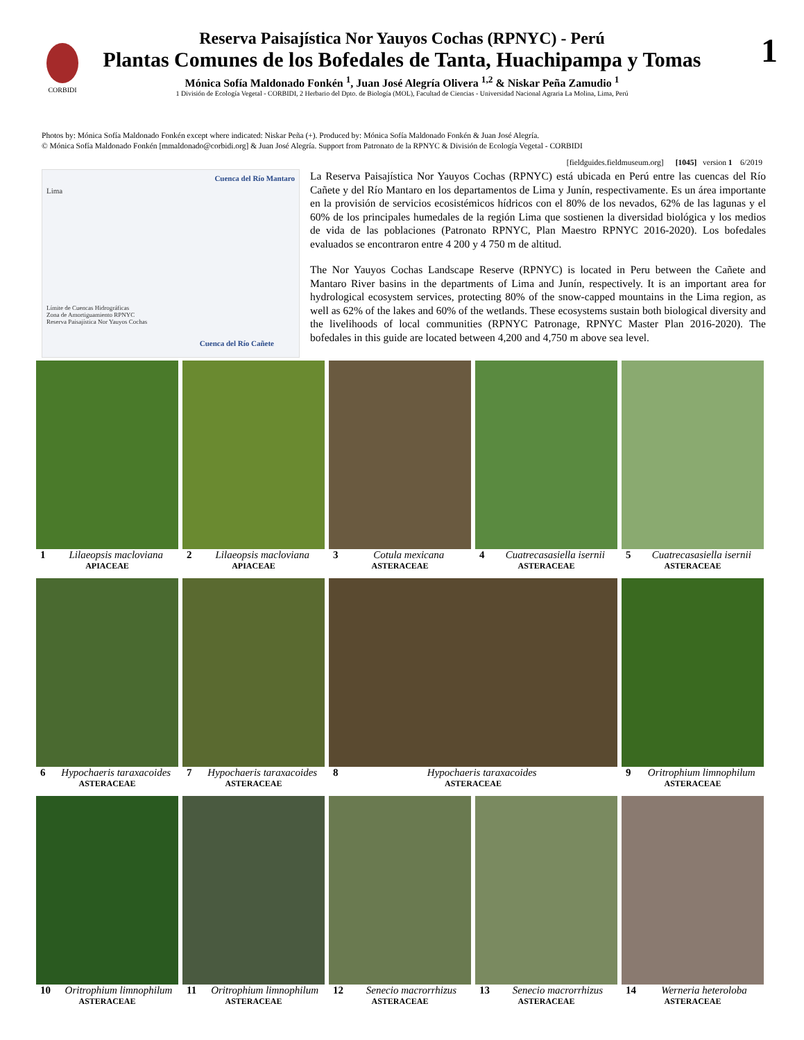CORBIDI 1
Reserva Paisajística Nor Yauyos Cochas (RPNYC) - Perú
Plantas Comunes de los Bofedales de Tanta, Huachipampa y Tomas
Mónica Sofía Maldonado Fonkén <sup>1</sup>, Juan José Alegría Olivera <sup>1,2</sup> & Niskar Peña Zamudio <sup>1</sup>
1 División de Ecología Vegetal - CORBIDI, 2 Herbario del Dpto. de Biología (MOL), Facultad de Ciencias - Universidad Nacional Agraria La Molina, Lima, Perú
Photos by: Mónica Sofía Maldonado Fonkén except where indicated: Niskar Peña (+). Produced by: Mónica Sofía Maldonado Fonkén & Juan José Alegría.
© Mónica Sofía Maldonado Fonkén [mmaldonado@corbidi.org] & Juan José Alegría. Support from Patronato de la RPNYC & División de Ecología Vegetal - CORBIDI
[fieldguides.fieldmuseum.org] [1045] version 1 6/2019
Cuenca del Río Mantaro
Lima
Límite de Cuencas Hidrográficas
Zona de Amortiguamiento RPNYC
Reserva Paisajística Nor Yauyos Cochas
Cuenca del Río Cañete
La Reserva Paisajística Nor Yauyos Cochas (RPNYC) está ubicada en Perú entre las cuencas del Río Cañete y del Río Mantaro en los departamentos de Lima y Junín, respectivamente. Es un área importante en la provisión de servicios ecosistémicos hídricos con el 80% de los nevados, 62% de las lagunas y el 60% de los principales humedales de la región Lima que sostienen la diversidad biológica y los medios de vida de las poblaciones (Patronato RPNYC, Plan Maestro RPNYC 2016-2020). Los bofedales evaluados se encontraron entre 4 200 y 4 750 m de altitud.
The Nor Yauyos Cochas Landscape Reserve (RPNYC) is located in Peru between the Cañete and Mantaro River basins in the departments of Lima and Junín, respectively. It is an important area for hydrological ecosystem services, protecting 80% of the snow-capped mountains in the Lima region, as well as 62% of the lakes and 60% of the wetlands. These ecosystems sustain both biological diversity and the livelihoods of local communities (RPNYC Patronage, RPNYC Master Plan 2016-2020). The bofedales in this guide are located between 4,200 and 4,750 m above sea level.
1 Lilaeopsis macloviana
APIACEAE
2 Lilaeopsis macloviana
APIACEAE
3 Cotula mexicana
ASTERACEAE
4 Cuatrecasasiella isernii
ASTERACEAE
5 Cuatrecasasiella isernii
ASTERACEAE
6 Hypochaeris taraxacoides
ASTERACEAE
7 Hypochaeris taraxacoides
ASTERACEAE
8 Hypochaeris taraxacoides
ASTERACEAE
9 Oritrophium limnophilum
ASTERACEAE
10 Oritrophium limnophilum
ASTERACEAE
11 Oritrophium limnophilum
ASTERACEAE
12 Senecio macrorrhizus
ASTERACEAE
13 Senecio macrorrhizus
ASTERACEAE
14 Werneria heteroloba
ASTERACEAE